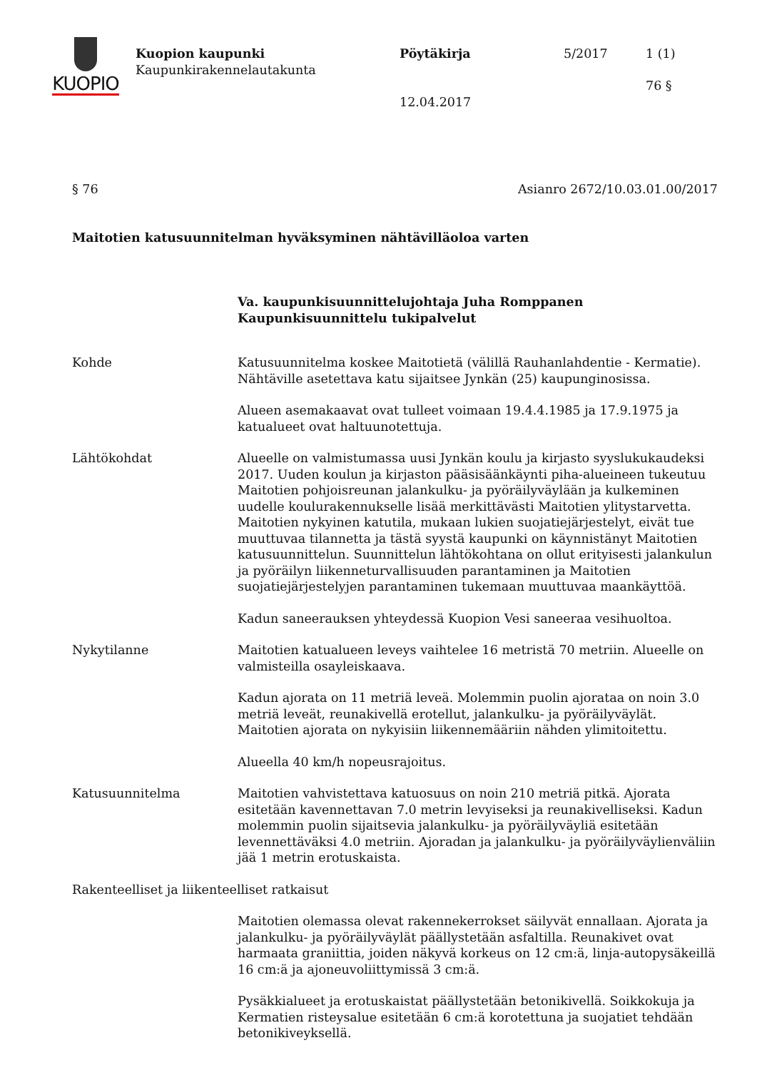KUOPIO
Kuopion kaupunki
Kaupunkirakennelautakunta
Pöytäkirja
12.04.2017
5/2017 1 (1)
76 §
§ 76 Asianro 2672/10.03.01.00/2017
Maitotien katusuunnitelman hyväksyminen nähtävilläoloa varten
Va. kaupunkisuunnittelujohtaja Juha Romppanen
Kaupunkisuunnittelu tukipalvelut
Kohde Katusuunnitelma koskee Maitotietä (välillä Rauhanlahdentie - Kermatie). Nähtäville asetettava katu sijaitsee Jynkän (25) kaupunginosissa.
Alueen asemakaavat ovat tulleet voimaan 19.4.4.1985 ja 17.9.1975 ja katualueet ovat haltuunotettuja.
Lähtökohdat Alueelle on valmistumassa uusi Jynkän koulu ja kirjasto syyslukukaudeksi 2017. Uuden koulun ja kirjaston pääsisäänkäynti piha-alueineen tukeutuu Maitotien pohjoisreunan jalankulku- ja pyöräilyväylään ja kulkeminen uudelle koulurakennukselle lisää merkittävästi Maitotien ylitystarvetta. Maitotien nykyinen katutila, mukaan lukien suojatiejärjestelyt, eivät tue muuttuvaa tilannetta ja tästä syystä kaupunki on käynnistänyt Maitotien katusuunnittelun. Suunnittelun lähtökohtana on ollut erityisesti jalankulun ja pyöräilyn liikenneturvallisuuden parantaminen ja Maitotien suojatiejärjestelyjen parantaminen tukemaan muuttuvaa maankäyttöä.
Kadun saneerauksen yhteydessä Kuopion Vesi saneeraa vesihuoltoa.
Nykytilanne Maitotien katualueen leveys vaihtelee 16 metristä 70 metriin. Alueelle on valmisteilla osayleiskaava.
Kadun ajorata on 11 metriä leveä. Molemmin puolin ajorataa on noin 3.0 metriä leveät, reunakivellä erotellut, jalankulku- ja pyöräilyväylät. Maitotien ajorata on nykyisiin liikennemääriin nähden ylimitoitettu.
Alueella 40 km/h nopeusrajoitus.
Katusuunnitelma Maitotien vahvistettava katuosuus on noin 210 metriä pitkä. Ajorata esitetään kavennettavan 7.0 metrin levyiseksi ja reunakivelliseksi. Kadun molemmin puolin sijaitsevia jalankulku- ja pyöräilyväyliä esitetään levennettäväksi 4.0 metriin. Ajoradan ja jalankulku- ja pyöräilyväylienväliin jää 1 metrin erotuskaista.
Rakenteelliset ja liikenteelliset ratkaisut
Maitotien olemassa olevat rakennekerrokset säilyvät ennallaan. Ajorata ja jalankulku- ja pyöräilyväylät päällystetään asfaltilla. Reunakivet ovat harmaata graniittia, joiden näkyvä korkeus on 12 cm:ä, linja-autopysäkeillä 16 cm:ä ja ajoneuvoliittymissä 3 cm:ä.
Pysäkkialueet ja erotuskaistat päällystetään betonikivellä. Soikkokuja ja Kermatien risteysalue esitetään 6 cm:ä korotettuna ja suojatiet tehdään betonikiveyksellä.